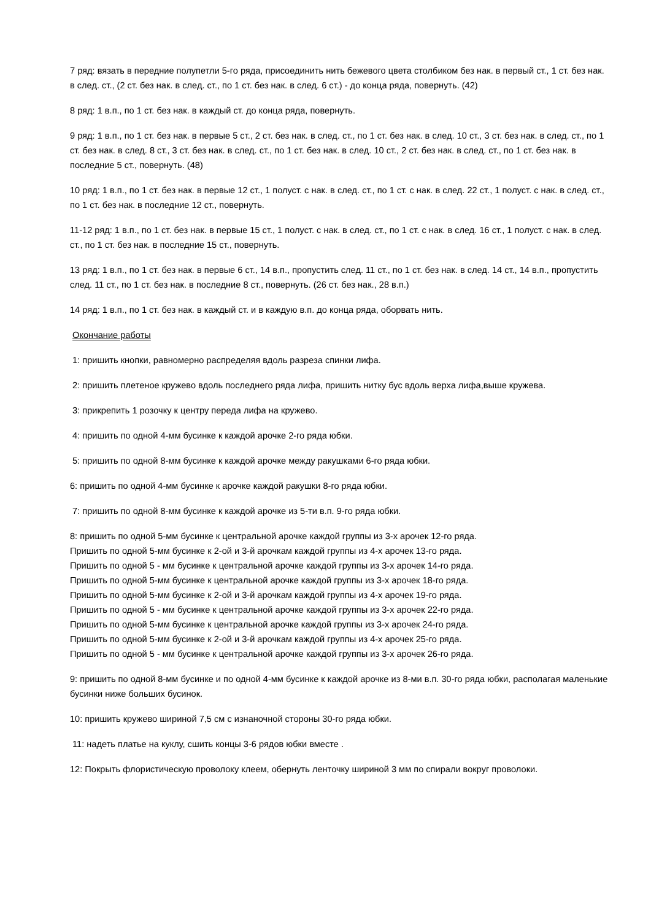7 ряд: вязать в передние полупетли 5-го ряда, присоединить нить бежевого цвета столбиком без нак. в первый ст., 1 ст. без нак. в след. ст., (2 ст. без нак. в след. ст., по 1 ст. без нак. в след. 6 ст.) - до конца ряда, повернуть. (42)
8 ряд: 1 в.п., по 1 ст. без нак. в каждый ст. до конца ряда, повернуть.
9 ряд: 1 в.п., по 1 ст. без нак. в первые 5 ст., 2 ст. без нак. в след. ст., по 1 ст. без нак. в след. 10 ст., 3 ст. без нак. в след. ст., по 1 ст. без нак. в след. 8 ст., 3 ст. без нак. в след. ст., по 1 ст. без нак. в след. 10 ст., 2 ст. без нак. в след. ст., по 1 ст. без нак. в последние 5 ст., повернуть. (48)
10 ряд: 1 в.п., по 1 ст. без нак. в первые 12 ст., 1 полуст. с нак. в след. ст., по 1 ст. с нак. в след. 22 ст., 1 полуст. с нак. в след. ст., по 1 ст. без нак. в последние 12 ст., повернуть.
11-12 ряд: 1 в.п., по 1 ст. без нак. в первые 15 ст., 1 полуст. с нак. в след. ст., по 1 ст. с нак. в след. 16 ст., 1 полуст. с нак. в след. ст., по 1 ст. без нак. в последние 15 ст., повернуть.
13 ряд: 1 в.п., по 1 ст. без нак. в первые 6 ст., 14 в.п., пропустить след. 11 ст., по 1 ст. без нак. в след. 14 ст., 14 в.п., пропустить след. 11 ст., по 1 ст. без нак. в последние 8 ст., повернуть. (26 ст. без нак., 28 в.п.)
14 ряд: 1 в.п., по 1 ст. без нак. в каждый ст. и в каждую в.п. до конца ряда, оборвать нить.
Окончание работы
1: пришить кнопки, равномерно распределяя вдоль разреза спинки лифа.
2: пришить плетеное кружево вдоль последнего ряда лифа, пришить нитку бус вдоль верха лифа,выше кружева.
3: прикрепить 1 розочку к центру переда лифа на кружево.
4: пришить по одной 4-мм бусинке к каждой арочке 2-го ряда юбки.
5: пришить по одной 8-мм бусинке к каждой арочке между ракушками 6-го ряда юбки.
6: пришить по одной 4-мм бусинке к арочке каждой ракушки 8-го ряда юбки.
7: пришить по одной 8-мм бусинке к каждой арочке из 5-ти в.п. 9-го ряда юбки.
8: пришить по одной 5-мм бусинке к центральной арочке каждой группы из 3-х арочек 12-го ряда.
Пришить по одной 5-мм бусинке к 2-ой и 3-й арочкам каждой группы из 4-х арочек 13-го ряда.
Пришить по одной 5 - мм бусинке к центральной арочке каждой группы из 3-х арочек 14-го ряда.
Пришить по одной 5-мм бусинке к центральной арочке каждой группы из 3-х арочек 18-го ряда.
Пришить по одной 5-мм бусинке к 2-ой и 3-й арочкам каждой группы из 4-х арочек 19-го ряда.
Пришить по одной 5 - мм бусинке к центральной арочке каждой группы из 3-х арочек 22-го ряда.
Пришить по одной 5-мм бусинке к центральной арочке каждой группы из 3-х арочек 24-го ряда.
Пришить по одной 5-мм бусинке к 2-ой и 3-й арочкам каждой группы из 4-х арочек 25-го ряда.
Пришить по одной 5 - мм бусинке к центральной арочке каждой группы из 3-х арочек 26-го ряда.
9: пришить по одной 8-мм бусинке и по одной 4-мм бусинке к каждой арочке из 8-ми в.п. 30-го ряда юбки, располагая маленькие бусинки ниже больших бусинок.
10: пришить кружево шириной 7,5 см с изнаночной стороны 30-го ряда юбки.
11: надеть платье на куклу, сшить концы 3-6 рядов юбки вместе .
12: Покрыть флористическую проволоку клеем, обернуть ленточку шириной 3 мм по спирали вокруг проволоки.